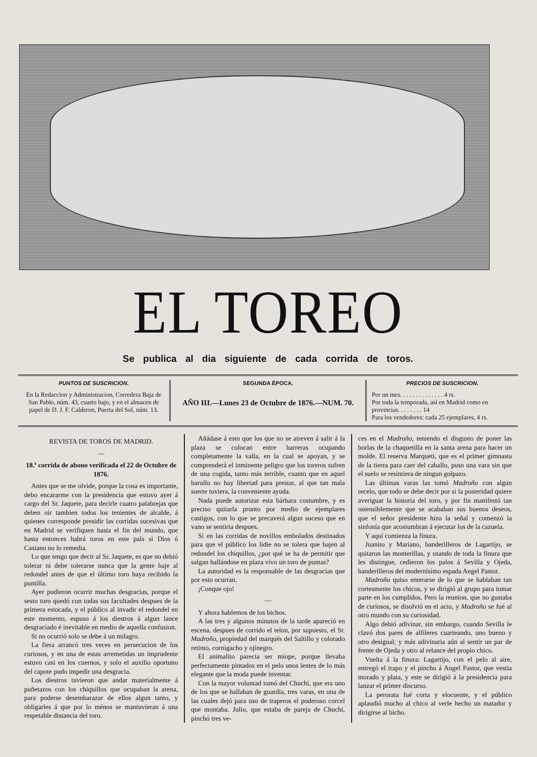EL TOREO
Se publica al dia siguiente de cada corrida de toros.
PUNTOS DE SUSCRICION.
En la Redaccion y Administracion, Corredera Baja de San Pablo, núm. 43, cuarto bajo, y en el almacen de papel de D. J. F. Calderon, Puerta del Sol, núm. 13.
SEGUNDA ÉPOCA.
AÑO III.—Lunes 23 de Octubre de 1876.—NUM. 70.
PRECIOS DE SUSCRICION.
Por un mes. . . . . . . . . . . . . . 4 rs.
Por toda la temporada, así en Madrid como en provincias. . . . . . . . 14
Para los vendedores: cada 25 ejemplares, 4 rs.
REVISTA DE TOROS DE MADRID.
—
18.ª corrida de abono verificada el 22 de Octubre de 1876.
Antes que se me olvide, porque la cosa es importante, debo encararme con la presidencia que estuvo ayer á cargo del Sr. Jaquete, para decirle cuatro palabrejas que deben oir tambien todos los tenientes de alcalde, á quienes corresponde presidir las corridas sucesivas que en Madrid se verifiquen hasta el fin del mundo, que hasta entonces habrá toros en este país si Dios ó Casiano no lo remedia.
Lo que tengo que decir al Sr. Jaquete, es que no debió tolerar ni debe tolerarse nunca que la gente baje al redondel antes de que el último toro haya recibido la puntilla.
Ayer pudieron ocurrir muchas desgracias, porque el sesto toro quedó con todas sus facultades despues de la primera estocada, y el público al invadir el redondel en este momento, espuso á los diestros á algun lance desgraciado é inevitable en medio de aquella confusion.
Si no ocurrió solo se debe á un milagro.
La fiera arrancó tres veces en persecucion de los curiosos, y en una de estas arremetidas un imprudente estuvo casi en los cuernos, y solo el auxilio oportuno del capote pudo impedir una desgracia.
Los diestros tuvieron que andar materialmente á puñetazos con los chiquillos que ocupaban la arena, para poderse desembarazar de ellos algun tanto, y obligarles á que por lo ménos se mantuvieran á una respetable distancia del toro.
Añádase á esto que los que no se atreven á salir á la plaza se colocan entre barreras ocupando completamente la valla, en la cual se apoyan, y se comprenderá el inminente peligro que los toreros sufren de una cogida, tanto más terrible, cuanto que en aquel barullo no hay libertad para prestar, al que tan mala suerte tuviera, la conveniente ayuda.
Nada puede autorizar esta bárbara costumbre, y es preciso quitarla pronto por medio de ejemplares castigos, con lo que se precaverá algun suceso que en vano se sentiria despues.
Si en las corridas de novillos embolados destinados para que el público los lidie no se tolera que bajen al redondel los chiquillos, ¿por qué se ha de permitir que salgan hallándose en plaza vivo un toro de puntas?
La autoridad es la responsable de las desgracias que por esto ocurran.
¡Conque ojo!
—
Y ahora hablemos de los bichos.
A las tres y algunos minutos de la tarde apareció en escena, despues de corrido el telon, por supuesto, el Sr. Madroño, propiedad del marqués del Saltillo y colorado retinto, cornigacho y ojinegro.
El animalito parecia ser miope, porque llevaba perfectamente pintados en el pelo unos lentes de lo más elegante que la moda puede inventar.
Con la mayor voluntad tomó del Chuchi, que era uno de los que se hallaban de guardia, tres varas, en una de las cuales dejó para uso de traperos el poderoso corcel que montaba. Julio, que estaba de pareja de Chuchi, pinchó tres ve-
ces en el Madroño, teniendo el disgusto de poner las borlas de la chaquetilla en la santa arena para hacer un molde. El reserva Marqueti, que es el primer gimnasta de la tierra para caer del caballo, puso una vara sin que el suelo se resintiera de ningun golpazo.
Las últimas varas las tomó Madroño con algun recelo, que todo se debe decir por si la posteridad quiere averiguar la historia del toro, y por fin manifestó tan ostensiblemente que se acababan sus buenos deseos, que el señor presidente hizo la señal y comenzó la sinfonía que acostumbran á ejecutar los de la cazuela.
Y aquí comienza la finura.
Juanito y Mariano, banderilleros de Lagartijo, se quitaron las monterillas, y usando de toda la finura que les distingue, cedieron los palos á Sevilla y Ojeda, banderilleros del modernísimo espada Angel Pastor.
Madroño quiso enterarse de lo que se hablaban tan cortesmente los chicos, y se dirigió al grupo para tomar parte en los cumplidos. Pero la reunion, que no gustaba de curiosos, se disolvió en el acto, y Madroño se fué al otro mundo con su curiosidad.
Algo debió adivinar, sin embargo, cuando Sevilla le clavó dos pares de alfileres cuarteando, uno bueno y otro desigual; y más adivinaria aún al sentir un par de frente de Ojeda y otro al relance del propio chico.
Vuelta á la finura: Lagartijo, con el pelo al aire, entregó el trapo y el pincho á Angel Pastor, que vestia morado y plata, y este se dirigió á la presidencia para lanzar el primer discurso.
La perorata fué corta y elocuente, y el público aplaudió mucho al chico al verle hecho un matador y dirigirse al bicho.